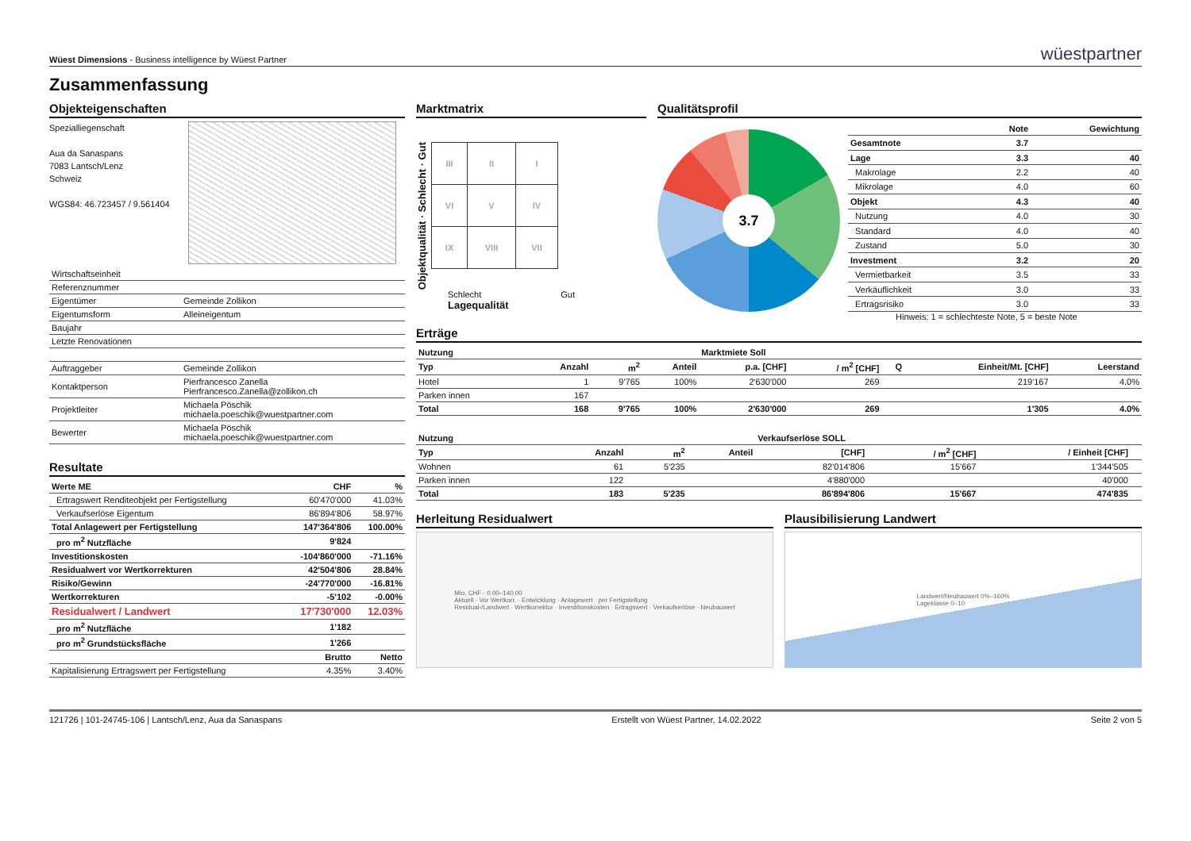Wüest Dimensions - Business intelligence by Wüest Partner
wüestpartner
Zusammenfassung
Objekteigenschaften
Spezialliegenschaft
Aua da Sanaspans
7083 Lantsch/Lenz
Schweiz
WGS84: 46.723457 / 9.561404
| Wirtschaftseinheit | |
| Referenznummer | |
| Eigentümer | Gemeinde Zollikon |
| Eigentumsform | Alleineigentum |
| Baujahr | |
| Letzte Renovationen | |
| Auftraggeber | Gemeinde Zollikon |
| Kontaktperson | Pierfrancesco Zanella Pierfrancesco.Zanella@zollikon.ch |
| Projektleiter | Michaela Pöschik michaela.poeschik@wuestpartner.com |
| Bewerter | Michaela Pöschik michaela.poeschik@wuestpartner.com |
Resultate
| Werte ME | CHF | % |
| --- | --- | --- |
| Ertragswert Renditeobjekt per Fertigstellung | 60'470'000 | 41.03% |
| Verkaufserlöse Eigentum | 86'894'806 | 58.97% |
| Total Anlagewert per Fertigstellung | 147'364'806 | 100.00% |
| pro m<sup>2</sup> Nutzfläche | 9'824 | |
| Investitionskosten | -104'860'000 | -71.16% |
| Residualwert vor Wertkorrekturen | 42'504'806 | 28.84% |
| Risiko/Gewinn | -24'770'000 | -16.81% |
| Wertkorrekturen | -5'102 | -0.00% |
| Residualwert / Landwert | 17'730'000 | 12.03% |
| pro m<sup>2</sup> Nutzfläche | 1'182 | |
| pro m<sup>2</sup> Grundstücksfläche | 1'266 | |
| | Brutto | Netto |
| Kapitalisierung Ertragswert per Fertigstellung | 4.35% | 3.40% |
Marktmatrix
Objektqualität · Schlecht · Gut
| III | II | I |
| VI | V | IV |
| IX | VIII | VII |
Schlecht Gut
Lagequalität
Qualitätsprofil
3.7
| | Note | Gewichtung |
| --- | --- | --- |
| Gesamtnote | 3.7 | |
| Lage | 3.3 | 40 |
| Makrolage | 2.2 | 40 |
| Mikrolage | 4.0 | 60 |
| Objekt | 4.3 | 40 |
| Nutzung | 4.0 | 30 |
| Standard | 4.0 | 40 |
| Zustand | 5.0 | 30 |
| Investment | 3.2 | 20 |
| Vermietbarkeit | 3.5 | 33 |
| Verkäuflichkeit | 3.0 | 33 |
| Ertragsrisiko | 3.0 | 33 |
Hinweis: 1 = schlechteste Note, 5 = beste Note
Erträge
| Nutzung | | | | Marktmiete Soll | | | | |
| --- | --- | --- | --- | --- | --- | --- | --- | --- |
| Typ | Anzahl | m<sup>2</sup> | Anteil | p.a. [CHF] | / m<sup>2</sup> [CHF] | Q | Einheit/Mt. [CHF] | Leerstand |
| Hotel | 1 | 9'765 | 100% | 2'630'000 | 269 | | 219'167 | 4.0% |
| Parken innen | 167 | | | | | | | |
| Total | 168 | 9'765 | 100% | 2'630'000 | 269 | | 1'305 | 4.0% |
| Nutzung | | | | Verkaufserlöse SOLL | | | |
| --- | --- | --- | --- | --- | --- | --- | --- |
| Typ | Anzahl | m<sup>2</sup> | Anteil | [CHF] | / m<sup>2</sup> [CHF] | / Einheit [CHF] | |
| Wohnen | 61 | 5'235 | | 82'014'806 | 15'667 | 1'344'505 | |
| Parken innen | 122 | | | 4'880'000 | | 40'000 | |
| Total | 183 | 5'235 | | 86'894'806 | 15'667 | 474'835 | |
Herleitung Residualwert
Mio. CHF · 0.00–140.00
Aktuell · Vor Wertkorr. · Entwicklung · Anlagewert · per Fertigstellung
Residual-/Landwert · Wertkorrektur · Investitionskosten · Ertragswert · Verkaufserlöse · Neubauwert
Plausibilisierung Landwert
Landwert/Neubauwert 0%–160%
Lageklasse 0–10
121726 | 101-24745-106 | Lantsch/Lenz, Aua da Sanaspans Erstellt von Wüest Partner, 14.02.2022 Seite 2 von 5